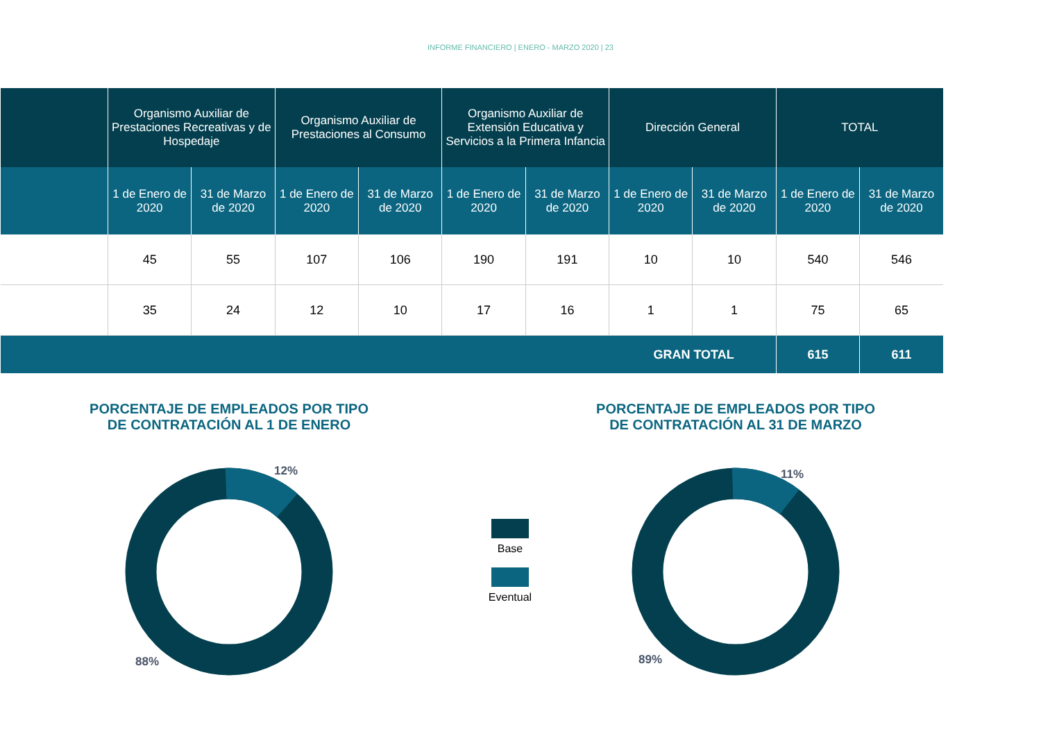INFORME FINANCIERO | ENERO - MARZO 2020 | 23
| | Organismo Auxiliar de Prestaciones Recreativas y de Hospedaje | | Organismo Auxiliar de Prestaciones al Consumo | | Organismo Auxiliar de Extensión Educativa y Servicios a la Primera Infancia | | Dirección General | | TOTAL | |
| --- | --- | --- | --- | --- | --- | --- | --- | --- | --- | --- |
| | 1 de Enero de 2020 | 31 de Marzo de 2020 | 1 de Enero de 2020 | 31 de Marzo de 2020 | 1 de Enero de 2020 | 31 de Marzo de 2020 | 1 de Enero de 2020 | 31 de Marzo de 2020 | 1 de Enero de 2020 | 31 de Marzo de 2020 |
| | 45 | 55 | 107 | 106 | 190 | 191 | 10 | 10 | 540 | 546 |
| | 35 | 24 | 12 | 10 | 17 | 16 | 1 | 1 | 75 | 65 |
| GRAN TOTAL | | | | | | | | | 615 | 611 |
PORCENTAJE DE EMPLEADOS POR TIPO
DE CONTRATACIÓN AL 1 DE ENERO
12%
88%
Base
Eventual
PORCENTAJE DE EMPLEADOS POR TIPO
DE CONTRATACIÓN AL 31 DE MARZO
11%
89%